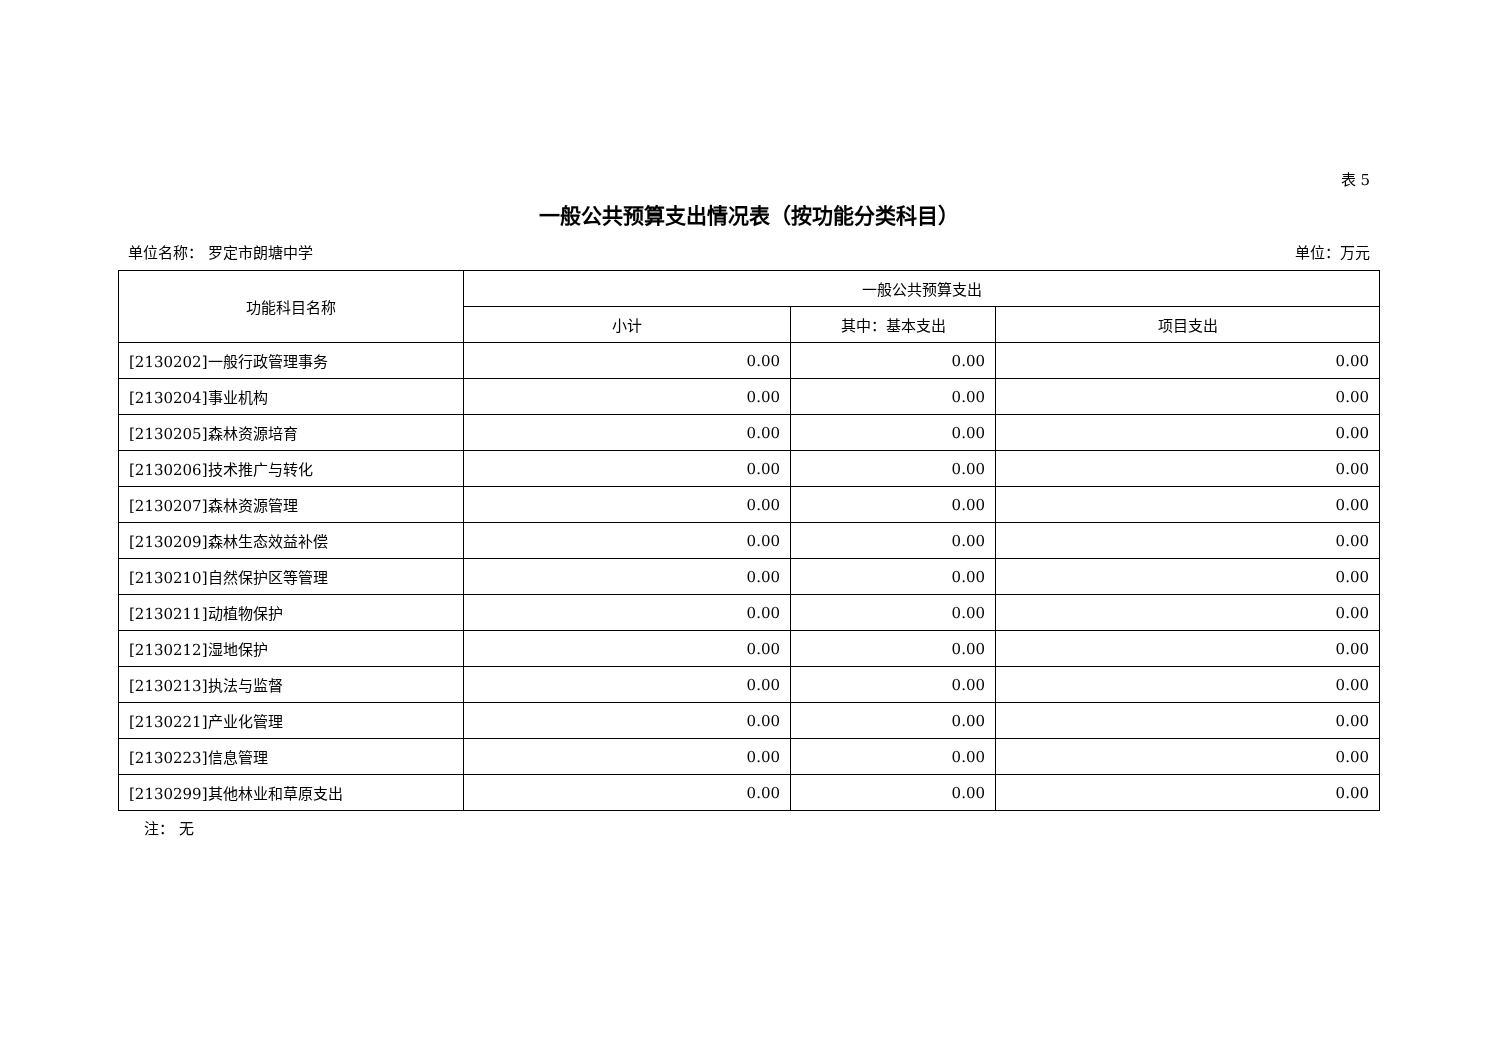表 5
一般公共预算支出情况表（按功能分类科目）
单位名称： 罗定市朗塘中学 单位：万元
| 功能科目名称 | 一般公共预算支出 | | |
| --- | --- | --- | --- |
| | 小计 | 其中：基本支出 | 项目支出 |
| [2130202]一般行政管理事务 | 0.00 | 0.00 | 0.00 |
| [2130204]事业机构 | 0.00 | 0.00 | 0.00 |
| [2130205]森林资源培育 | 0.00 | 0.00 | 0.00 |
| [2130206]技术推广与转化 | 0.00 | 0.00 | 0.00 |
| [2130207]森林资源管理 | 0.00 | 0.00 | 0.00 |
| [2130209]森林生态效益补偿 | 0.00 | 0.00 | 0.00 |
| [2130210]自然保护区等管理 | 0.00 | 0.00 | 0.00 |
| [2130211]动植物保护 | 0.00 | 0.00 | 0.00 |
| [2130212]湿地保护 | 0.00 | 0.00 | 0.00 |
| [2130213]执法与监督 | 0.00 | 0.00 | 0.00 |
| [2130221]产业化管理 | 0.00 | 0.00 | 0.00 |
| [2130223]信息管理 | 0.00 | 0.00 | 0.00 |
| [2130299]其他林业和草原支出 | 0.00 | 0.00 | 0.00 |
注： 无